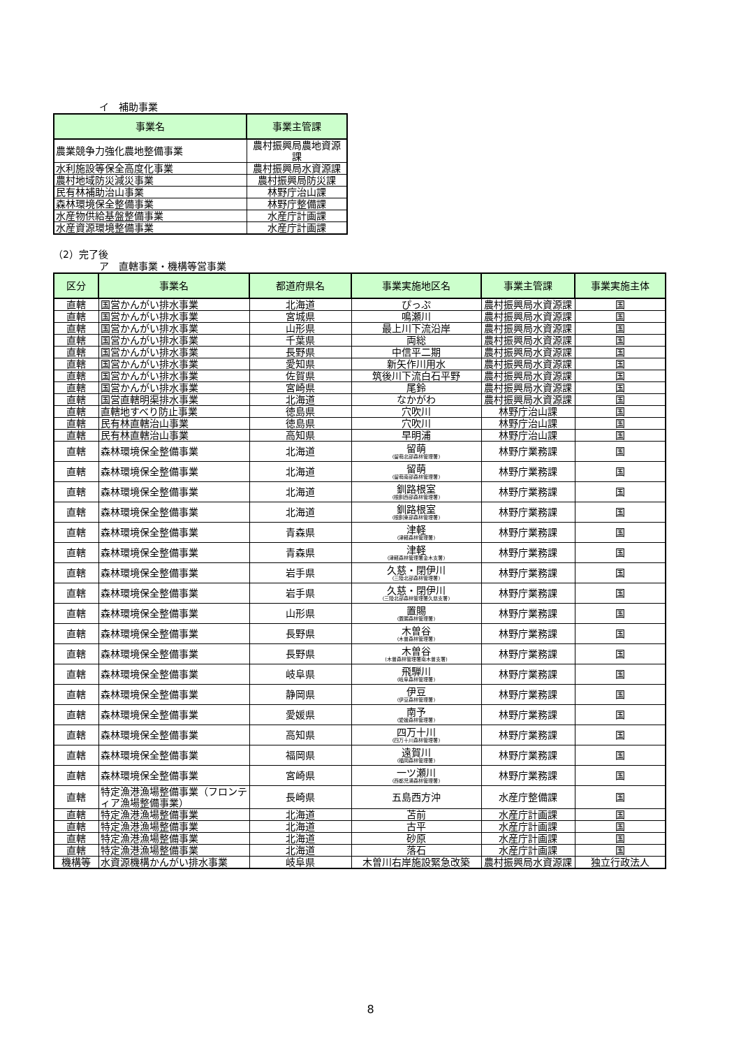イ　補助事業
| 事業名 | 事業主管課 |
| --- | --- |
| 農業競争力強化農地整備事業 | 農村振興局農地資源課 |
| 水利施設等保全高度化事業 | 農村振興局水資源課 |
| 農村地域防災減災事業 | 農村振興局防災課 |
| 民有林補助治山事業 | 林野庁治山課 |
| 森林環境保全整備事業 | 林野庁整備課 |
| 水産物供給基盤整備事業 | 水産庁計画課 |
| 水産資源環境整備事業 | 水産庁計画課 |
（2）完了後
ア　直轄事業・機構等営事業
| 区分 | 事業名 | 都道府県名 | 事業実施地区名 | 事業主管課 | 事業実施主体 |
| --- | --- | --- | --- | --- | --- |
| 直轄 | 国営かんがい排水事業 | 北海道 | ぴっぷ | 農村振興局水資源課 | 国 |
| 直轄 | 国営かんがい排水事業 | 宮城県 | 鳴瀬川 | 農村振興局水資源課 | 国 |
| 直轄 | 国営かんがい排水事業 | 山形県 | 最上川下流沿岸 | 農村振興局水資源課 | 国 |
| 直轄 | 国営かんがい排水事業 | 千葉県 | 両総 | 農村振興局水資源課 | 国 |
| 直轄 | 国営かんがい排水事業 | 長野県 | 中信平二期 | 農村振興局水資源課 | 国 |
| 直轄 | 国営かんがい排水事業 | 愛知県 | 新矢作川用水 | 農村振興局水資源課 | 国 |
| 直轄 | 国営かんがい排水事業 | 佐賀県 | 筑後川下流白石平野 | 農村振興局水資源課 | 国 |
| 直轄 | 国営かんがい排水事業 | 宮崎県 | 尾鈴 | 農村振興局水資源課 | 国 |
| 直轄 | 国営直轄明渠排水事業 | 北海道 | なかがわ | 農村振興局水資源課 | 国 |
| 直轄 | 直轄地すべり防止事業 | 徳島県 | 穴吹川 | 林野庁治山課 | 国 |
| 直轄 | 民有林直轄治山事業 | 徳島県 | 穴吹川 | 林野庁治山課 | 国 |
| 直轄 | 民有林直轄治山事業 | 高知県 | 早明浦 | 林野庁治山課 | 国 |
| 直轄 | 森林環境保全整備事業 | 北海道 | 留萌 (留萌北部森林管理署) | 林野庁業務課 | 国 |
| 直轄 | 森林環境保全整備事業 | 北海道 | 留萌 (留萌南部森林管理署) | 林野庁業務課 | 国 |
| 直轄 | 森林環境保全整備事業 | 北海道 | 釧路根室 (根釧西部森林管理署) | 林野庁業務課 | 国 |
| 直轄 | 森林環境保全整備事業 | 北海道 | 釧路根室 (根釧東部森林管理署) | 林野庁業務課 | 国 |
| 直轄 | 森林環境保全整備事業 | 青森県 | 津軽 (津軽森林管理署) | 林野庁業務課 | 国 |
| 直轄 | 森林環境保全整備事業 | 青森県 | 津軽 (津軽森林管理署金木支署) | 林野庁業務課 | 国 |
| 直轄 | 森林環境保全整備事業 | 岩手県 | 久慈・閉伊川 (三陸北部森林管理署) | 林野庁業務課 | 国 |
| 直轄 | 森林環境保全整備事業 | 岩手県 | 久慈・閉伊川 (三陸北部森林管理署久慈支署) | 林野庁業務課 | 国 |
| 直轄 | 森林環境保全整備事業 | 山形県 | 置賜 (置賜森林管理署) | 林野庁業務課 | 国 |
| 直轄 | 森林環境保全整備事業 | 長野県 | 木曽谷 (木曽森林管理署) | 林野庁業務課 | 国 |
| 直轄 | 森林環境保全整備事業 | 長野県 | 木曽谷 (木曽森林管理署南木曽支署) | 林野庁業務課 | 国 |
| 直轄 | 森林環境保全整備事業 | 岐阜県 | 飛騨川 (岐阜森林管理署) | 林野庁業務課 | 国 |
| 直轄 | 森林環境保全整備事業 | 静岡県 | 伊豆 (伊豆森林管理署) | 林野庁業務課 | 国 |
| 直轄 | 森林環境保全整備事業 | 愛媛県 | 南予 (愛媛森林管理署) | 林野庁業務課 | 国 |
| 直轄 | 森林環境保全整備事業 | 高知県 | 四万十川 (四万十川森林管理署) | 林野庁業務課 | 国 |
| 直轄 | 森林環境保全整備事業 | 福岡県 | 遠賀川 (福岡森林管理署) | 林野庁業務課 | 国 |
| 直轄 | 森林環境保全整備事業 | 宮崎県 | 一ツ瀬川 (西都児湯森林管理署) | 林野庁業務課 | 国 |
| 直轄 | 特定漁港漁場整備事業（フロンティア漁場整備事業） | 長崎県 | 五島西方沖 | 水産庁整備課 | 国 |
| 直轄 | 特定漁港漁場整備事業 | 北海道 | 苫前 | 水産庁計画課 | 国 |
| 直轄 | 特定漁港漁場整備事業 | 北海道 | 古平 | 水産庁計画課 | 国 |
| 直轄 | 特定漁港漁場整備事業 | 北海道 | 砂原 | 水産庁計画課 | 国 |
| 直轄 | 特定漁港漁場整備事業 | 北海道 | 落石 | 水産庁計画課 | 国 |
| 機構等 | 水資源機構かんがい排水事業 | 岐阜県 | 木曽川右岸施設緊急改築 | 農村振興局水資源課 | 独立行政法人 |
8